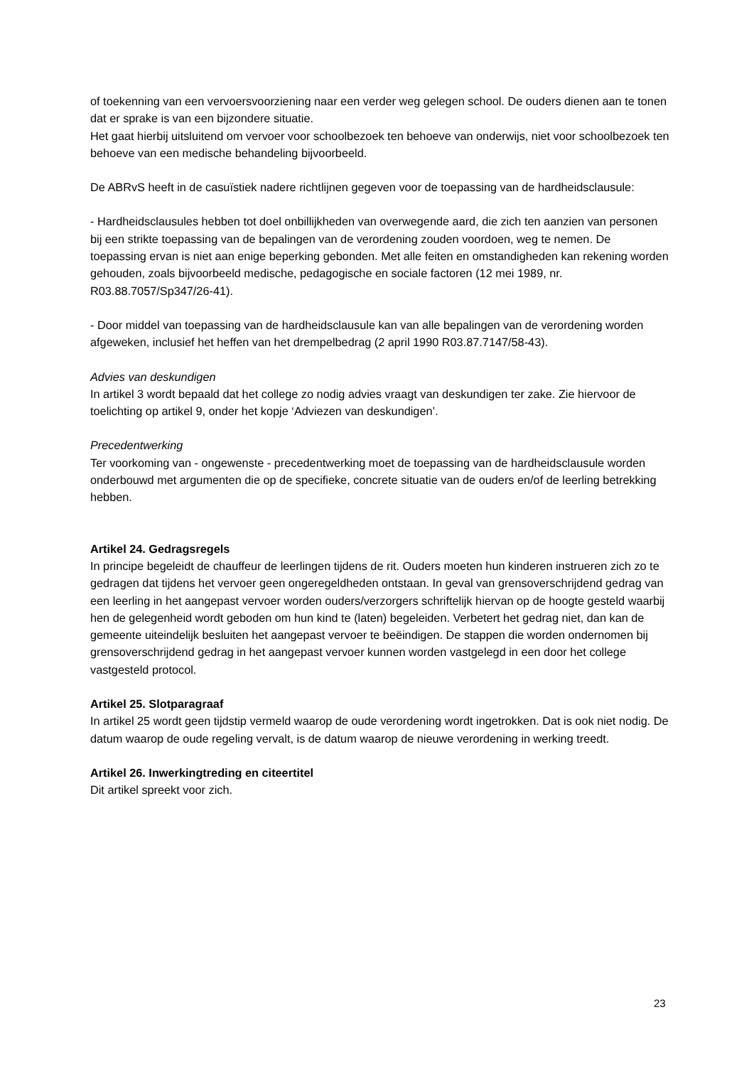of toekenning van een vervoersvoorziening naar een verder weg gelegen school. De ouders dienen aan te tonen dat er sprake is van een bijzondere situatie.
Het gaat hierbij uitsluitend om vervoer voor schoolbezoek ten behoeve van onderwijs, niet voor schoolbezoek ten behoeve van een medische behandeling bijvoorbeeld.
De ABRvS heeft in de casuïstiek nadere richtlijnen gegeven voor de toepassing van de hardheidsclausule:
- Hardheidsclausules hebben tot doel onbillijkheden van overwegende aard, die zich ten aanzien van personen bij een strikte toepassing van de bepalingen van de verordening zouden voordoen, weg te nemen. De toepassing ervan is niet aan enige beperking gebonden. Met alle feiten en omstandigheden kan rekening worden gehouden, zoals bijvoorbeeld medische, pedagogische en sociale factoren (12 mei 1989, nr. R03.88.7057/Sp347/26-41).
- Door middel van toepassing van de hardheidsclausule kan van alle bepalingen van de verordening worden afgeweken, inclusief het heffen van het drempelbedrag (2 april 1990 R03.87.7147/58-43).
Advies van deskundigen
In artikel 3 wordt bepaald dat het college zo nodig advies vraagt van deskundigen ter zake. Zie hiervoor de toelichting op artikel 9, onder het kopje ‘Adviezen van deskundigen’.
Precedentwerking
Ter voorkoming van - ongewenste - precedentwerking moet de toepassing van de hardheidsclausule worden onderbouwd met argumenten die op de specifieke, concrete situatie van de ouders en/of de leerling betrekking hebben.
Artikel 24. Gedragsregels
In principe begeleidt de chauffeur de leerlingen tijdens de rit. Ouders moeten hun kinderen instrueren zich zo te gedragen dat tijdens het vervoer geen ongeregeldheden ontstaan. In geval van grensoverschrijdend gedrag van een leerling in het aangepast vervoer worden ouders/verzorgers schriftelijk hiervan op de hoogte gesteld waarbij hen de gelegenheid wordt geboden om hun kind te (laten) begeleiden. Verbetert het gedrag niet, dan kan de gemeente uiteindelijk besluiten het aangepast vervoer te beëindigen. De stappen die worden ondernomen bij grensoverschrijdend gedrag in het aangepast vervoer kunnen worden vastgelegd in een door het college vastgesteld protocol.
Artikel 25. Slotparagraaf
In artikel 25 wordt geen tijdstip vermeld waarop de oude verordening wordt ingetrokken. Dat is ook niet nodig. De datum waarop de oude regeling vervalt, is de datum waarop de nieuwe verordening in werking treedt.
Artikel 26. Inwerkingtreding en citeertitel
Dit artikel spreekt voor zich.
23